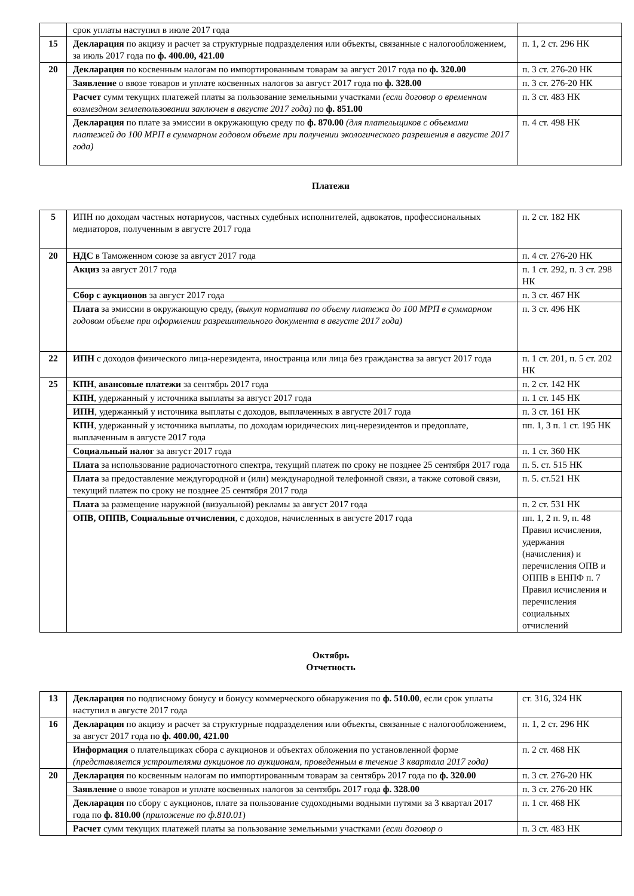| | срок уплаты наступил в июле 2017 года | |
| 15 | Декларация по акцизу и расчет за структурные подразделения или объекты, связанные с налогообложением, за июль 2017 года по ф. 400.00, 421.00 | п. 1, 2 ст. 296 НК |
| 20 | Декларация по косвенным налогам по импортированным товарам за август 2017 года по ф. 320.00 | п. 3 ст. 276-20 НК |
| | Заявление о ввозе товаров и уплате косвенных налогов за август 2017 года по ф. 328.00 | п. 3 ст. 276-20 НК |
| | Расчет сумм текущих платежей платы за пользование земельными участками (если договор о временном возмездном землепользовании заключен в августе 2017 года) по ф. 851.00 | п. 3 ст. 483 НК |
| | Декларация по плате за эмиссии в окружающую среду по ф. 870.00 (для плательщиков с объемами платежей до 100 МРП в суммарном годовом объеме при получении экологического разрешения в августе 2017 года) | п. 4 ст. 498 НК |
Платежи
| 5 | ИПН по доходам частных нотариусов, частных судебных исполнителей, адвокатов, профессиональных медиаторов, полученным в августе 2017 года | п. 2 ст. 182 НК |
| 20 | НДС в Таможенном союзе за август 2017 года | п. 4 ст. 276-20 НК |
| | Акциз за август 2017 года | п. 1 ст. 292, п. 3 ст. 298 НК |
| | Сбор с аукционов за август 2017 года | п. 3 ст. 467 НК |
| | Плата за эмиссии в окружающую среду, (выкуп норматива по объему платежа до 100 МРП в суммарном годовом объеме при оформлении разрешительного документа в августе 2017 года) | п. 3 ст. 496 НК |
| 22 | ИПН с доходов физического лица-нерезидента, иностранца или лица без гражданства за август 2017 года | п. 1 ст. 201, п. 5 ст. 202 НК |
| 25 | КПН , авансовые платежи за сентябрь 2017 года | п. 2 ст. 142 НК |
| | КПН , удержанный у источника выплаты за август 2017 года | п. 1 ст. 145 НК |
| | ИПН , удержанный у источника выплаты с доходов, выплаченных в августе 2017 года | п. 3 ст. 161 НК |
| | КПН , удержанный у источника выплаты, по доходам юридических лиц-нерезидентов и предоплате, выплаченным в августе 2017 года | пп. 1, 3 п. 1 ст. 195 НК |
| | Социальный налог за август 2017 года | п. 1 ст. 360 НК |
| | Плата за использование радиочастотного спектра, текущий платеж по сроку не позднее 25 сентября 2017 года | п. 5. ст. 515 НК |
| | Плата за предоставление междугородной и (или) международной телефонной связи, а также сотовой связи, текущий платеж по сроку не позднее 25 сентября 2017 года | п. 5. ст.521 НК |
| | Плата за размещение наружной (визуальной) рекламы за август 2017 года | п. 2 ст. 531 НК |
| | ОПВ, ОППВ, Социальные отчисления , с доходов, начисленных в августе 2017 года | пп. 1, 2 п. 9, п. 48 Правил исчисления, удержания (начисления) и перечисления ОПВ и ОППВ в ЕНПФ п. 7 Правил исчисления и перечисления социальных отчислений |
Октябрь
Отчетность
| 13 | Декларация по подписному бонусу и бонусу коммерческого обнаружения по ф. 510.00 , если срок уплаты наступил в августе 2017 года | ст. 316, 324 НК |
| 16 | Декларация по акцизу и расчет за структурные подразделения или объекты, связанные с налогообложением, за август 2017 года по ф. 400.00, 421.00 | п. 1, 2 ст. 296 НК |
| | Информация о плательщиках сбора с аукционов и объектах обложения по установленной форме (представляется устроителями аукционов по аукционам, проведенным в течение 3 квартала 2017 года) | п. 2 ст. 468 НК |
| 20 | Декларация по косвенным налогам по импортированным товарам за сентябрь 2017 года по ф. 320.00 | п. 3 ст. 276-20 НК |
| | Заявление о ввозе товаров и уплате косвенных налогов за сентябрь 2017 года ф. 328.00 | п. 3 ст. 276-20 НК |
| | Декларация по сбору с аукционов, плате за пользование судоходными водными путями за 3 квартал 2017 года по ф. 810.00 ( приложение по ф.810.01 ) | п. 1 ст. 468 НК |
| | Расчет сумм текущих платежей платы за пользование земельными участками (если договор о | п. 3 ст. 483 НК |